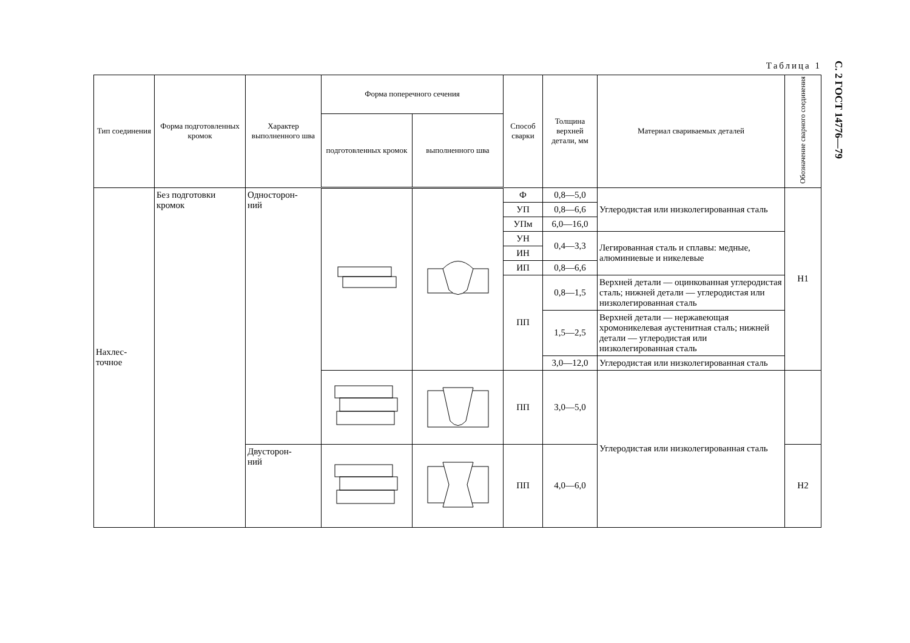С. 2 ГОСТ 14776—79
Таблица 1
| Тип соединения | Форма подготовленных кромок | Характер выполненного шва | Форма поперечного сечения | | Способ сварки | Толщина верхней детали, мм | Материал свариваемых деталей | Обозначение сварного соединения |
| --- | --- | --- | --- | --- | --- | --- | --- | --- |
| | | | подготовленных кромок | выполненного шва | | | | |
| Нахлес- точное | Без подготовки кромок | Односторон- ний | | | Ф | 0,8—5,0 | Углеродистая или низколегированная сталь | Н1 |
| | | | | | УП | 0,8—6,6 | | |
| | | | | | УПм | 6,0—16,0 | | |
| | | | | | УН | 0,4—3,3 | Легированная сталь и сплавы: медные, алюминиевые и никелевые | |
| | | | | | ИН | | | |
| | | | | | ИП | 0,8—6,6 | | |
| | | | | | ПП | 0,8—1,5 | Верхней детали — оцинкованная углеродистая сталь; нижней детали — углеродистая или низколегированная сталь | |
| | | | | | | 1,5—2,5 | Верхней детали — нержавеющая хромоникелевая аустенитная сталь; нижней детали — углеродистая или низколегированная сталь | |
| | | | | | | 3,0—12,0 | Углеродистая или низколегированная сталь | |
| | | | | | ПП | 3,0—5,0 | Углеродистая или низколегированная сталь | |
| | | Двусторон- ний | | | ПП | 4,0—6,0 | | Н2 |